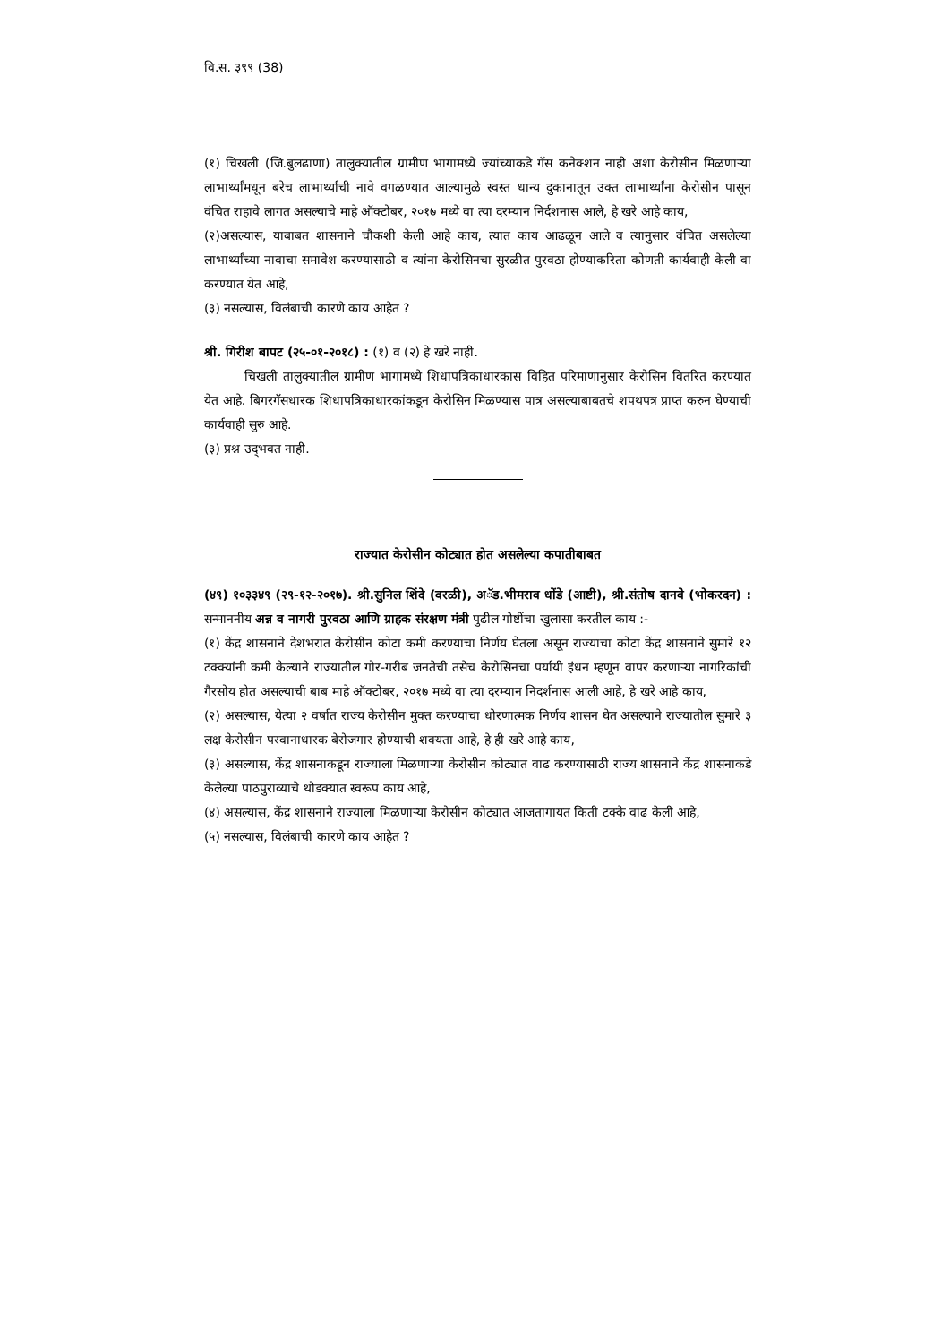वि.स. ३९९ (38)
(१) चिखली (जि.बुलढाणा) तालुक्यातील ग्रामीण भागामध्ये ज्यांच्याकडे गॅस कनेक्शन नाही अशा केरोसीन मिळणाऱ्या लाभार्थ्यांमधून बरेच लाभार्थ्यांची नावे वगळण्यात आल्यामुळे स्वस्त धान्य दुकानातून उक्त लाभार्थ्यांना केरोसीन पासून वंचित राहावे लागत असल्याचे माहे ऑक्टोबर, २०१७ मध्ये वा त्या दरम्यान निर्दशनास आले, हे खरे आहे काय,
(२)असल्यास, याबाबत शासनाने चौकशी केली आहे काय, त्यात काय आढळून आले व त्यानुसार वंचित असलेल्या लाभार्थ्यांच्या नावाचा समावेश करण्यासाठी व त्यांना केरोसिनचा सुरळीत पुरवठा होण्याकरिता कोणती कार्यवाही केली वा करण्यात येत आहे,
(३) नसल्यास, विलंबाची कारणे काय आहेत ?
श्री. गिरीश बापट (२५-०१-२०१८) : (१) व (२) हे खरे नाही.
चिखली तालुक्यातील ग्रामीण भागामध्ये शिधापत्रिकाधारकास विहित परिमाणानुसार केरोसिन वितरित करण्यात येत आहे. बिगरगॅसधारक शिधापत्रिकाधारकांकडून केरोसिन मिळण्यास पात्र असल्याबाबतचे शपथपत्र प्राप्त करुन घेण्याची कार्यवाही सुरु आहे.
(३) प्रश्न उद्‌भवत नाही.
राज्यात केरोसीन कोट्यात होत असलेल्या कपातीबाबत
(४९) १०३३४९ (२९-१२-२०१७). श्री.सुनिल शिंदे (वरळी), अॅड.भीमराव धोंडे (आष्टी), श्री.संतोष दानवे (भोकरदन) : सन्माननीय अन्न व नागरी पुरवठा आणि ग्राहक संरक्षण मंत्री पुढील गोष्टींचा खुलासा करतील काय :-
(१) केंद्र शासनाने देशभरात केरोसीन कोटा कमी करण्याचा निर्णय घेतला असून राज्याचा कोटा केंद्र शासनाने सुमारे १२ टक्क्यांनी कमी केल्याने राज्यातील गोर-गरीब जनतेची तसेच केरोसिनचा पर्यायी इंधन म्हणून वापर करणाऱ्या नागरिकांची गैरसोय होत असल्याची बाब माहे ऑक्टोबर, २०१७ मध्ये वा त्या दरम्यान निदर्शनास आली आहे, हे खरे आहे काय,
(२) असल्यास, येत्या २ वर्षात राज्य केरोसीन मुक्त करण्याचा धोरणात्मक निर्णय शासन घेत असल्याने राज्यातील सुमारे ३ लक्ष केरोसीन परवानाधारक बेरोजगार होण्याची शक्यता आहे, हे ही खरे आहे काय,
(३) असल्यास, केंद्र शासनाकडून राज्याला मिळणाऱ्या केरोसीन कोट्यात वाढ करण्यासाठी राज्य शासनाने केंद्र शासनाकडे केलेल्या पाठपुराव्याचे थोडक्यात स्वरूप काय आहे,
(४) असल्यास, केंद्र शासनाने राज्याला मिळणाऱ्या केरोसीन कोट्यात आजतागायत किती टक्के वाढ केली आहे,
(५) नसल्यास, विलंबाची कारणे काय आहेत ?